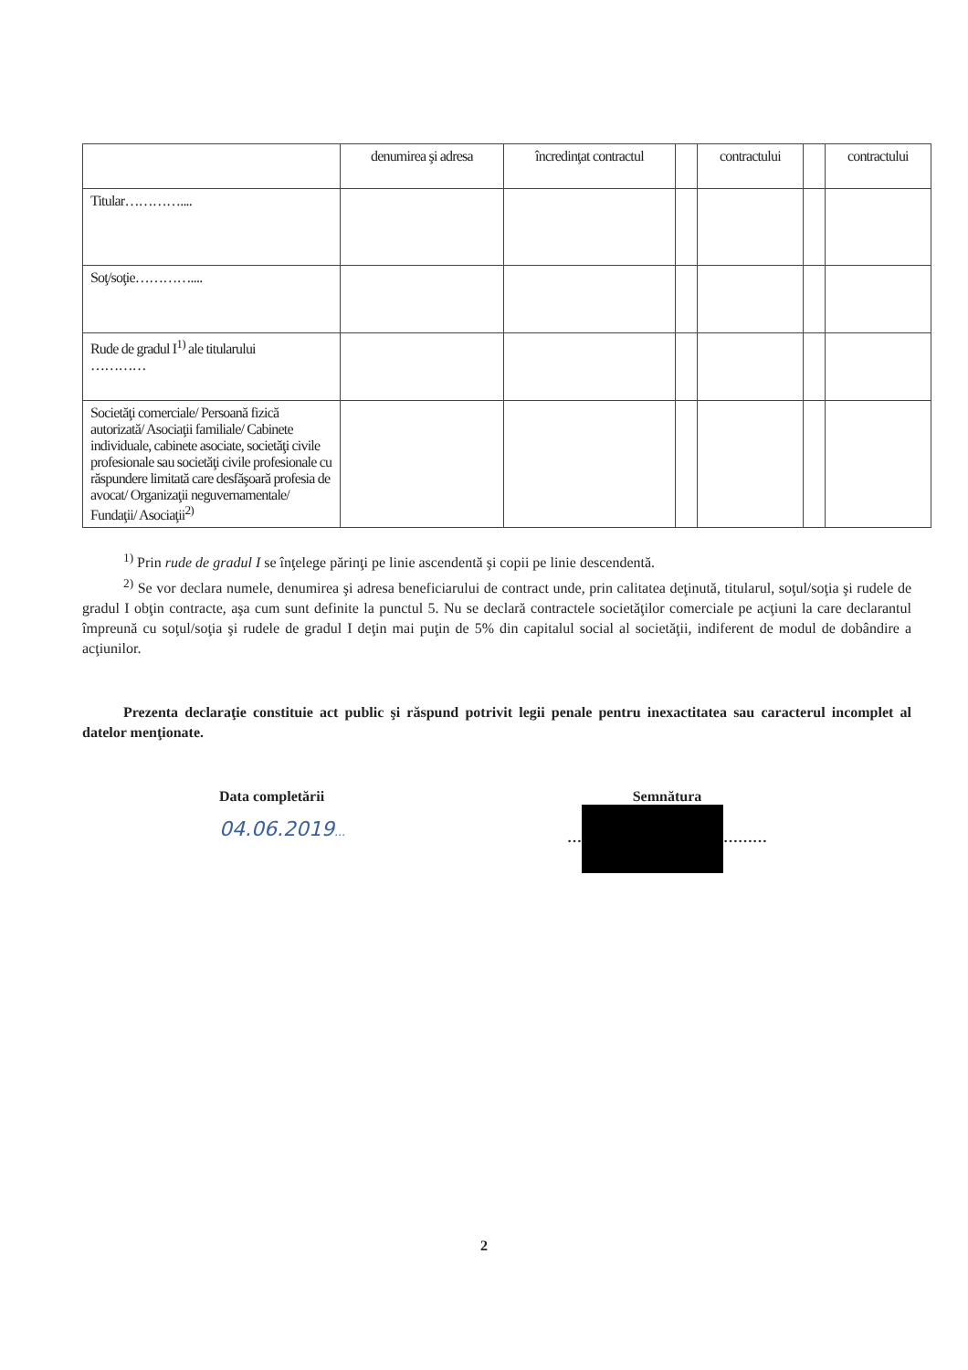| | denumirea şi adresa | încredinţat contractul | | contractului | | contractului |
| Titular………….... | | | | | | |
| Soţ/soţie………….... | | | | | | |
| Rude de gradul I<sup>1)</sup> ale titularului ………… | | | | | | |
| Societăţi comerciale/ Persoană fizică autorizată/ Asociaţii familiale/ Cabinete individuale, cabinete asociate, societăţi civile profesionale sau societăţi civile profesionale cu răspundere limitată care desfăşoară profesia de avocat/ Organizaţii neguvernamentale/ Fundaţii/ Asociaţii<sup>2)</sup> | | | | | | |
<sup>1)</sup> Prin rude de gradul I se înţelege părinţi pe linie ascendentă şi copii pe linie descendentă.
<sup>2)</sup> Se vor declara numele, denumirea şi adresa beneficiarului de contract unde, prin calitatea deţinută, titularul, soţul/soţia şi rudele de gradul I obţin contracte, aşa cum sunt definite la punctul 5. Nu se declară contractele societăţilor comerciale pe acţiuni la care declarantul împreună cu soţul/soţia şi rudele de gradul I deţin mai puţin de 5% din capitalul social al societăţii, indiferent de modul de dobândire a acţiunilor.
Prezenta declaraţie constituie act public şi răspund potrivit legii penale pentru inexactitatea sau caracterul incomplet al datelor menţionate.
Data completării
04.06.2019…
Semnătura
… ………
2